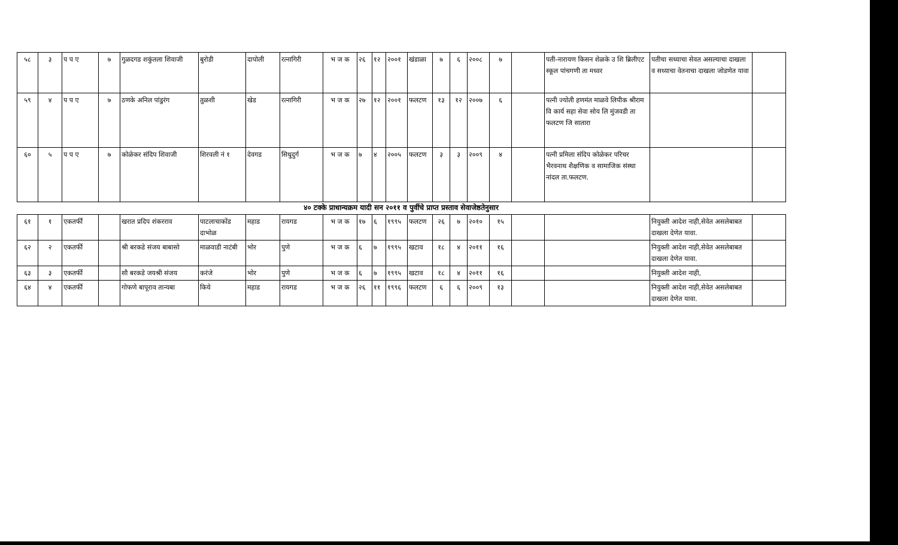| ५८ | ३ | प प ए | ७ | गुळदगड शकुंतला शिवाजी | बुरोडी | दापोली | रत्नागिरी | भ ज क | २६ | १२ | २००१ | खंडाळा | ७ | ६ | २००८ | ७ | | पती-नारायण किसन शेळके उ शि ब्रिलीएट स्कूल पांचगणी ता मध्वर | पतीचा सध्याचा सेवत असल्याचा दाखला व सध्याचा वेतनाचा दाखला जोडणेत यावा | |
| ५९ | ४ | प प ए | ७ | ठणके अनिल पांडुरंग | तुळशी | खेड | रत्नागिरी | भ ज क | २७ | १२ | २००१ | फलटण | १३ | १२ | २००७ | ६ | | पत्नी ज्योती हणमंत माळवे लिपीक श्रीराम वि कार्य सहा सेवा सोय लि मुंजवडी ता फलटण जि सातारा | | |
| ६० | ५ | प प ए | ७ | कोळेकर संदिप शिवाजी | शिरवली नं १ | देवगड | सिधुदुर्ग | भ ज क | ७ | ४ | २००५ | फलटण | ३ | ३ | २००९ | ४ | | पत्नी प्रमिला संदिप कोळेकर परिचर भैरवनाथ शैक्षणिक व सामाजिक संस्था नांदल ता.फलटण. | | |
४० टक्के प्राधान्यक्रम यादी सन २०११ व पुर्वीचे प्राप्त प्रस्ताव सेवाजेष्ठतेनुसार
| ६१ | १ | एकतर्फी | | खरात प्रदिप शंकरराव | पाटलाचाकोंड दाभोळ | महाड | रायगड | भ ज क | १७ | ६ | १९९५ | फलटण | २६ | ७ | २०१० | १५ | | | नियुक्ती आदेश नाही,सेवेत असलेबाबत दाखला देणेत यावा. | |
| ६२ | २ | एकतर्फी | | श्री बरकडे संजय बाबासो | माळवाडी नाटंबी | भोर | पुणे | भ ज क | ६ | ७ | १९९५ | खटाव | १८ | ४ | २०११ | १६ | | | नियुक्ती आदेश नाही,सेवेत असलेबाबत दाखला देणेत यावा. | |
| ६३ | ३ | एकतर्फी | | सौ बरकडे जयश्री संजय | करंजे | भोर | पुणे | भ ज क | ६ | ७ | १९९५ | खटाव | १८ | ४ | २०११ | १६ | | | नियुक्ती आदेश नाही, | |
| ६४ | ४ | एकतर्फी | | गोफणे बापूराव तान्यबा | किये | महाड | रायगड | भ ज क | २६ | ११ | १९९६ | फलटण | ६ | ६ | २००९ | १३ | | | नियुक्ती आदेश नाही,सेवेत असलेबाबत दाखला देणेत यावा. | |